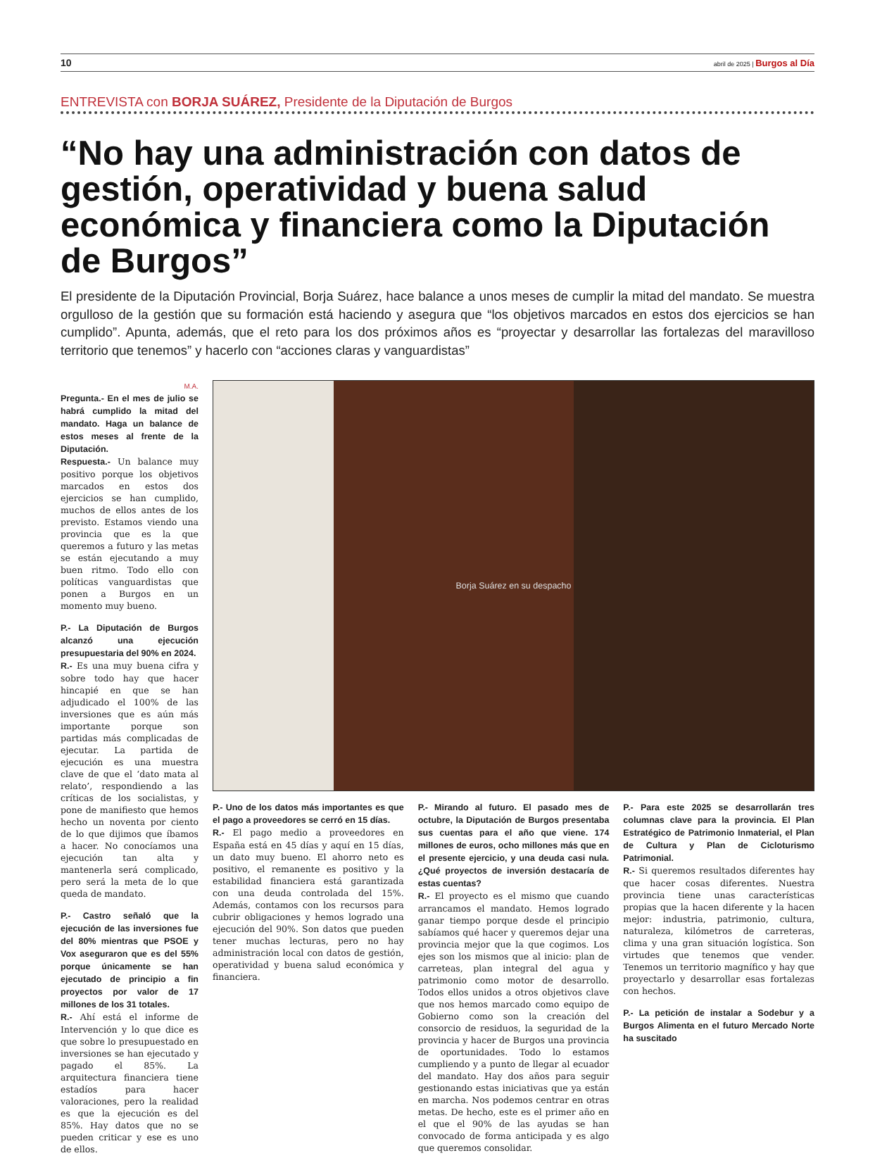10 abril de 2025 | Burgos al Día
ENTREVISTA con BORJA SUÁREZ, Presidente de la Diputación de Burgos
“No hay una administración con datos de gestión, operatividad y buena salud económica y financiera como la Diputación de Burgos”
El presidente de la Diputación Provincial, Borja Suárez, hace balance a unos meses de cumplir la mitad del mandato. Se muestra orgulloso de la gestión que su formación está haciendo y asegura que “los objetivos marcados en estos dos ejercicios se han cumplido”. Apunta, además, que el reto para los dos próximos años es “proyectar y desarrollar las fortalezas del maravilloso territorio que tenemos” y hacerlo con “acciones claras y vanguardistas”
M.A.
Pregunta.- En el mes de julio se habrá cumplido la mitad del mandato. Haga un balance de estos meses al frente de la Diputación.
Respuesta.- Un balance muy positivo porque los objetivos marcados en estos dos ejercicios se han cumplido, muchos de ellos antes de los previsto. Estamos viendo una provincia que es la que queremos a futuro y las metas se están ejecutando a muy buen ritmo. Todo ello con políticas vanguardistas que ponen a Burgos en un momento muy bueno.
P.- La Diputación de Burgos alcanzó una ejecución presupuestaria del 90% en 2024.
R.- Es una muy buena cifra y sobre todo hay que hacer hincapié en que se han adjudicado el 100% de las inversiones que es aún más importante porque son partidas más complicadas de ejecutar. La partida de ejecución es una muestra clave de que el ‘dato mata al relato’, respondiendo a las críticas de los socialistas, y pone de manifiesto que hemos hecho un noventa por ciento de lo que dijimos que íbamos a hacer. No conocíamos una ejecución tan alta y mantenerla será complicado, pero será la meta de lo que queda de mandato.
P.- Castro señaló que la ejecución de las inversiones fue del 80% mientras que PSOE y Vox aseguraron que es del 55% porque únicamente se han ejecutado de principio a fin proyectos por valor de 17 millones de los 31 totales.
R.- Ahí está el informe de Intervención y lo que dice es que sobre lo presupuestado en inversiones se han ejecutado y pagado el 85%. La arquitectura financiera tiene estadíos para hacer valoraciones, pero la realidad es que la ejecución es del 85%. Hay datos que no se pueden criticar y ese es uno de ellos.
Borja Suárez en su despacho
P.- Uno de los datos más importantes es que el pago a proveedores se cerró en 15 días.
R.- El pago medio a proveedores en España está en 45 días y aquí en 15 días, un dato muy bueno. El ahorro neto es positivo, el remanente es positivo y la estabilidad financiera está garantizada con una deuda controlada del 15%. Además, contamos con los recursos para cubrir obligaciones y hemos logrado una ejecución del 90%. Son datos que pueden tener muchas lecturas, pero no hay administración local con datos de gestión, operatividad y buena salud económica y financiera.
P.- Mirando al futuro. El pasado mes de octubre, la Diputación de Burgos presentaba sus cuentas para el año que viene. 174 millones de euros, ocho millones más que en el presente ejercicio, y una deuda casi nula. ¿Qué proyectos de inversión destacaría de estas cuentas?
R.- El proyecto es el mismo que cuando arrancamos el mandato. Hemos logrado ganar tiempo porque desde el principio sabíamos qué hacer y queremos dejar una provincia mejor que la que cogimos. Los ejes son los mismos que al inicio: plan de carreteas, plan integral del agua y patrimonio como motor de desarrollo. Todos ellos unidos a otros objetivos clave que nos hemos marcado como equipo de Gobierno como son la creación del consorcio de residuos, la seguridad de la provincia y hacer de Burgos una provincia de oportunidades. Todo lo estamos cumpliendo y a punto de llegar al ecuador del mandato. Hay dos años para seguir gestionando estas iniciativas que ya están en marcha. Nos podemos centrar en otras metas. De hecho, este es el primer año en el que el 90% de las ayudas se han convocado de forma anticipada y es algo que queremos consolidar.
P.- Para este 2025 se desarrollarán tres columnas clave para la provincia. El Plan Estratégico de Patrimonio Inmaterial, el Plan de Cultura y Plan de Cicloturismo Patrimonial.
R.- Si queremos resultados diferentes hay que hacer cosas diferentes. Nuestra provincia tiene unas características propias que la hacen diferente y la hacen mejor: industria, patrimonio, cultura, naturaleza, kilómetros de carreteras, clima y una gran situación logística. Son virtudes que tenemos que vender. Tenemos un territorio magnífico y hay que proyectarlo y desarrollar esas fortalezas con hechos.
P.- La petición de instalar a Sodebur y a Burgos Alimenta en el futuro Mercado Norte ha suscitado